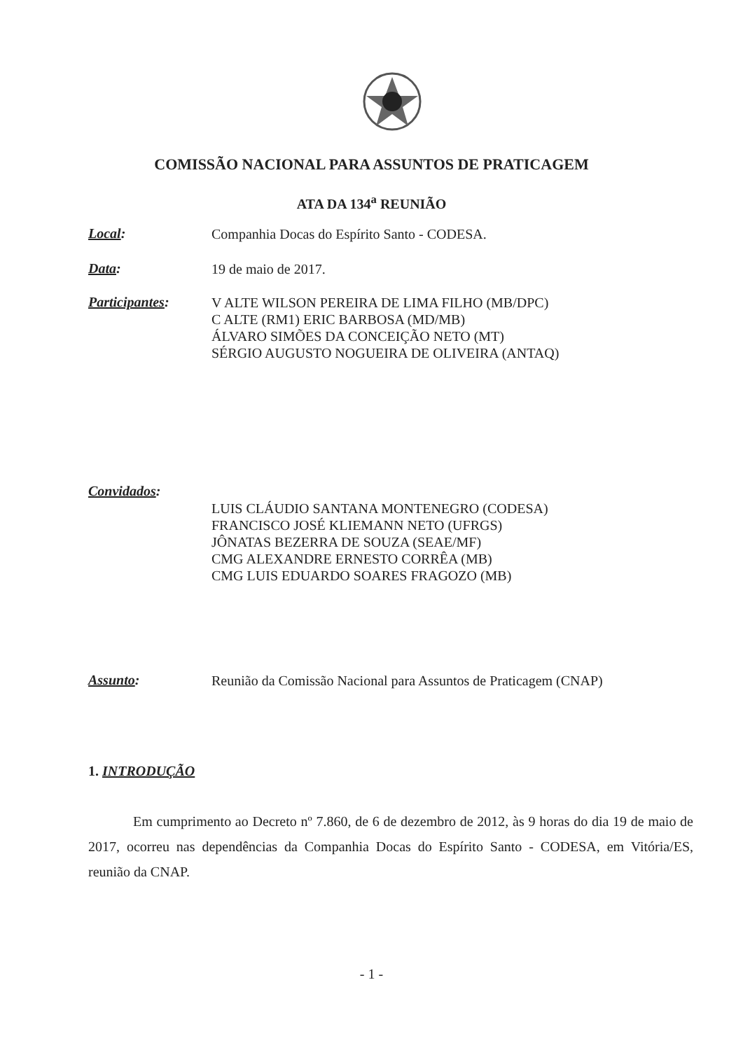COMISSÃO NACIONAL PARA ASSUNTOS DE PRATICAGEM
ATA DA 134<sup>a</sup> REUNIÃO
Local:
Companhia Docas do Espírito Santo - CODESA.
Data:
19 de maio de 2017.
Participantes:
V ALTE WILSON PEREIRA DE LIMA FILHO (MB/DPC)
C ALTE (RM1) ERIC BARBOSA (MD/MB)
ÁLVARO SIMÕES DA CONCEIÇÃO NETO (MT)
SÉRGIO AUGUSTO NOGUEIRA DE OLIVEIRA (ANTAQ)
Convidados:
LUIS CLÁUDIO SANTANA MONTENEGRO (CODESA)
FRANCISCO JOSÉ KLIEMANN NETO (UFRGS)
JÔNATAS BEZERRA DE SOUZA (SEAE/MF)
CMG ALEXANDRE ERNESTO CORRÊA (MB)
CMG LUIS EDUARDO SOARES FRAGOZO (MB)
Assunto:
Reunião da Comissão Nacional para Assuntos de Praticagem (CNAP)
1. INTRODUÇÃO
Em cumprimento ao Decreto nº 7.860, de 6 de dezembro de 2012, às 9 horas do dia 19 de maio de 2017, ocorreu nas dependências da Companhia Docas do Espírito Santo - CODESA, em Vitória/ES, reunião da CNAP.
- 1 -